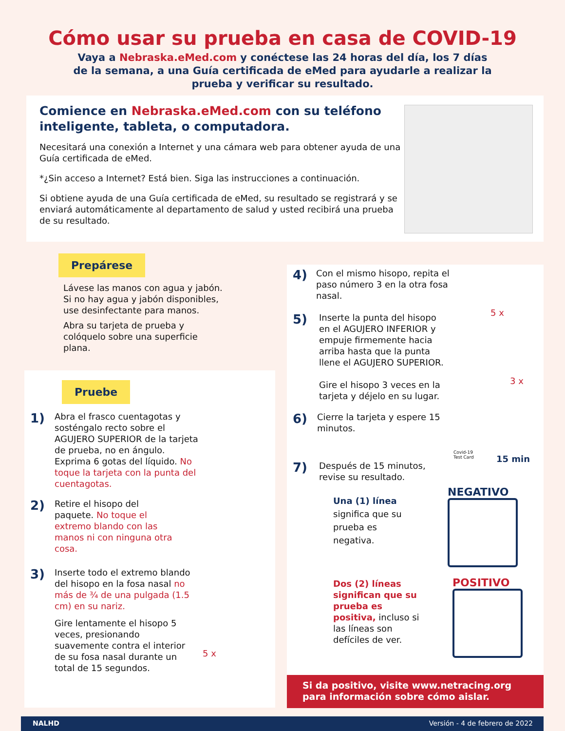Cómo usar su prueba en casa de COVID-19
Vaya a Nebraska.eMed.com y conéctese las 24 horas del día, los 7 días de la semana, a una Guía certificada de eMed para ayudarle a realizar la prueba y verificar su resultado.
Comience en Nebraska.eMed.com con su teléfono inteligente, tableta, o computadora.
Necesitará una conexión a Internet y una cámara web para obtener ayuda de una Guía certificada de eMed.
*¿Sin acceso a Internet? Está bien. Siga las instrucciones a continuación.
Si obtiene ayuda de una Guía certificada de eMed, su resultado se registrará y se enviará automáticamente al departamento de salud y usted recibirá una prueba de su resultado.
Prepárese
Lávese las manos con agua y jabón. Si no hay agua y jabón disponibles, use desinfectante para manos.
Abra su tarjeta de prueba y colóquelo sobre una superficie plana.
Pruebe
1)
Abra el frasco cuentagotas y sosténgalo recto sobre el AGUJERO SUPERIOR de la tarjeta de prueba, no en ángulo.
Exprima 6 gotas del líquido. No toque la tarjeta con la punta del cuentagotas.
2)
Retire el hisopo del paquete. No toque el extremo blando con las manos ni con ninguna otra cosa.
3)
Inserte todo el extremo blando del hisopo en la fosa nasal no más de ¾ de una pulgada (1.5 cm) en su nariz.
Gire lentamente el hisopo 5 veces, presionando suavemente contra el interior de su fosa nasal durante un total de 15 segundos.
5 x
4)
Con el mismo hisopo, repita el paso número 3 en la otra fosa nasal.
5)
Inserte la punta del hisopo en el AGUJERO INFERIOR y empuje firmemente hacia arriba hasta que la punta llene el AGUJERO SUPERIOR.
Gire el hisopo 3 veces en la tarjeta y déjelo en su lugar.
6)
Cierre la tarjeta y espere 15 minutos.
7)
Después de 15 minutos, revise su resultado.
Una (1) línea significa que su prueba es negativa.
Dos (2) líneas significan que su prueba es positiva, incluso si las líneas son defíciles de ver.
5 x
3 x
Covid-19
Test Card
15 min
NEGATIVO
POSITIVO
Si da positivo, visite www.netracing.org
para información sobre cómo aislar.
NALHD Versión - 4 de febrero de 2022